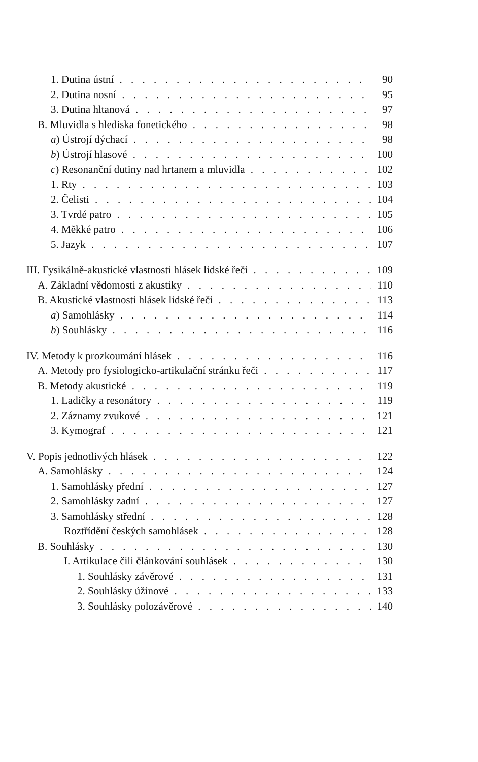1. Dutina ústní 90
2. Dutina nosní 95
3. Dutina hltanová 97
B. Mluvidla s hlediska fonetického 98
a) Ústrojí dýchací 98
b) Ústrojí hlasové 100
c) Resonanční dutiny nad hrtanem a mluvidla 102
1. Rty 103
2. Čelisti 104
3. Tvrdé patro 105
4. Měkké patro 106
5. Jazyk 107
III. Fysikálně-akustické vlastnosti hlásek lidské řeči 109
A. Základní vědomosti z akustiky 110
B. Akustické vlastnosti hlásek lidské řeči 113
a) Samohlásky 114
b) Souhlásky 116
IV. Metody k prozkoumání hlásek 116
A. Metody pro fysiologicko-artikulační stránku řeči 117
B. Metody akustické 119
1. Ladičky a resonátory 119
2. Záznamy zvukové 121
3. Kymograf 121
V. Popis jednotlivých hlásek 122
A. Samohlásky 124
1. Samohlásky přední 127
2. Samohlásky zadní 127
3. Samohlásky střední 128
Roztřídění českých samohlásek 128
B. Souhlásky 130
I. Artikulace čili článkování souhlásek 130
1. Souhlásky závěrové 131
2. Souhlásky úžinové 133
3. Souhlásky polozávěrové 140